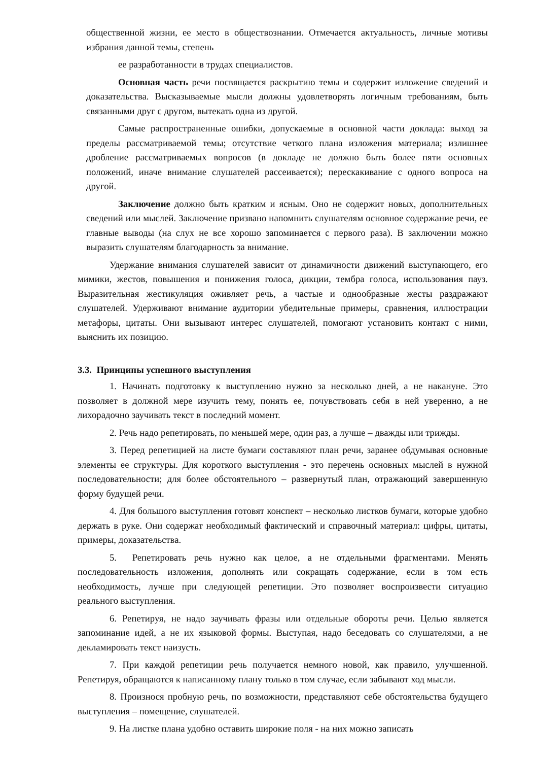общественной жизни, ее место в обществознании. Отмечается актуальность, личные мотивы избрания данной темы, степень
ее разработанности в трудах специалистов.
Основная часть речи посвящается раскрытию темы и содержит изложение сведений и доказательства. Высказываемые мысли должны удовлетворять логичным требованиям, быть связанными друг с другом, вытекать одна из другой.
Самые распространенные ошибки, допускаемые в основной части доклада: выход за пределы рассматриваемой темы; отсутствие четкого плана изложения материала; излишнее дробление рассматриваемых вопросов (в докладе не должно быть более пяти основных положений, иначе внимание слушателей рассеивается); перескакивание с одного вопроса на другой.
Заключение должно быть кратким и ясным. Оно не содержит новых, дополнительных сведений или мыслей. Заключение призвано напомнить слушателям основное содержание речи, ее главные выводы (на слух не все хорошо запоминается с первого раза). В заключении можно выразить слушателям благодарность за внимание.
Удержание внимания слушателей зависит от динамичности движений выступающего, его мимики, жестов, повышения и понижения голоса, дикции, тембра голоса, использования пауз. Выразительная жестикуляция оживляет речь, а частые и однообразные жесты раздражают слушателей. Удерживают внимание аудитории убедительные примеры, сравнения, иллюстрации метафоры, цитаты. Они вызывают интерес слушателей, помогают установить контакт с ними, выяснить их позицию.
3.3. Принципы успешного выступления
1. Начинать подготовку к выступлению нужно за несколько дней, а не накануне. Это позволяет в должной мере изучить тему, понять ее, почувствовать себя в ней уверенно, а не лихорадочно заучивать текст в последний момент.
2. Речь надо репетировать, по меньшей мере, один раз, а лучше – дважды или трижды.
3. Перед репетицией на листе бумаги составляют план речи, заранее обдумывая основные элементы ее структуры. Для короткого выступления - это перечень основных мыслей в нужной последовательности; для более обстоятельного – развернутый план, отражающий завершенную форму будущей речи.
4. Для большого выступления готовят конспект – несколько листков бумаги, которые удобно держать в руке. Они содержат необходимый фактический и справочный материал: цифры, цитаты, примеры, доказательства.
5. Репетировать речь нужно как целое, а не отдельными фрагментами. Менять последовательность изложения, дополнять или сокращать содержание, если в том есть необходимость, лучше при следующей репетиции. Это позволяет воспроизвести ситуацию реального выступления.
6. Репетируя, не надо заучивать фразы или отдельные обороты речи. Целью является запоминание идей, а не их языковой формы. Выступая, надо беседовать со слушателями, а не декламировать текст наизусть.
7. При каждой репетиции речь получается немного новой, как правило, улучшенной. Репетируя, обращаются к написанному плану только в том случае, если забывают ход мысли.
8. Произнося пробную речь, по возможности, представляют себе обстоятельства будущего выступления – помещение, слушателей.
9. На листке плана удобно оставить широкие поля - на них можно записать